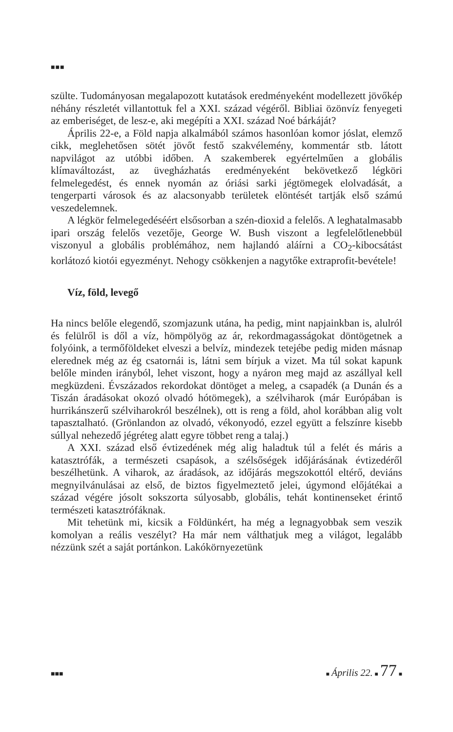■■■
szülte. Tudományosan megalapozott kutatások eredményeként modellezett jövőkép néhány részletét villantottuk fel a XXI. század végéről. Bibliai özönvíz fenyegeti az emberiséget, de lesz-e, aki megépíti a XXI. század Noé bárkáját?
Április 22-e, a Föld napja alkalmából számos hasonlóan komor jóslat, elemző cikk, meglehetősen sötét jövőt festő szakvélemény, kommentár stb. látott napvilágot az utóbbi időben. A szakemberek egyértelműen a globális klímaváltozást, az üvegházhatás eredményeként bekövetkező légköri felmelegedést, és ennek nyomán az óriási sarki jégtömegek elolvadását, a tengerparti városok és az alacsonyabb területek elöntését tartják első számú veszedelemnek.
A légkör felmelegedéséért elsősorban a szén-dioxid a felelős. A leghatalmasabb ipari ország felelős vezetője, George W. Bush viszont a legfelelőtlenebbül viszonyul a globális problémához, nem hajlandó aláírni a CO<sub>2</sub>-kibocsátást korlátozó kiotói egyezményt. Nehogy csökkenjen a nagytőke extraprofit-bevétele!
Víz, föld, levegő
Ha nincs belőle elegendő, szomjazunk utána, ha pedig, mint napjainkban is, alulról és felülről is dől a víz, hömpölyög az ár, rekordmagasságokat döntögetnek a folyóink, a termőföldeket elveszi a belvíz, mindezek tetejébe pedig miden másnap elerednek még az ég csatornái is, látni sem bírjuk a vizet. Ma túl sokat kapunk belőle minden irányból, lehet viszont, hogy a nyáron meg majd az aszállyal kell megküzdeni. Évszázados rekordokat döntöget a meleg, a csapadék (a Dunán és a Tiszán áradásokat okozó olvadó hótömegek), a szélviharok (már Európában is hurrikánszerű szélviharokról beszélnek), ott is reng a föld, ahol korábban alig volt tapasztalható. (Grönlandon az olvadó, vékonyodó, ezzel együtt a felszínre kisebb súllyal nehezedő jégréteg alatt egyre többet reng a talaj.)
A XXI. század első évtizedének még alig haladtuk túl a felét és máris a katasztrófák, a természeti csapások, a szélsőségek időjárásának évtizedéről beszélhetünk. A viharok, az áradások, az időjárás megszokottól eltérő, deviáns megnyilvánulásai az első, de biztos figyelmeztető jelei, úgymond előjátékai a század végére jósolt sokszorta súlyosabb, globális, tehát kontinenseket érintő természeti katasztrófáknak.
Mit tehetünk mi, kicsik a Földünkért, ha még a legnagyobbak sem veszik komolyan a reális veszélyt? Ha már nem válthatjuk meg a világot, legalább nézzünk szét a saját portánkon. Lakókörnyezetünk
■■■ ■ Április 22. ■ 77 ■